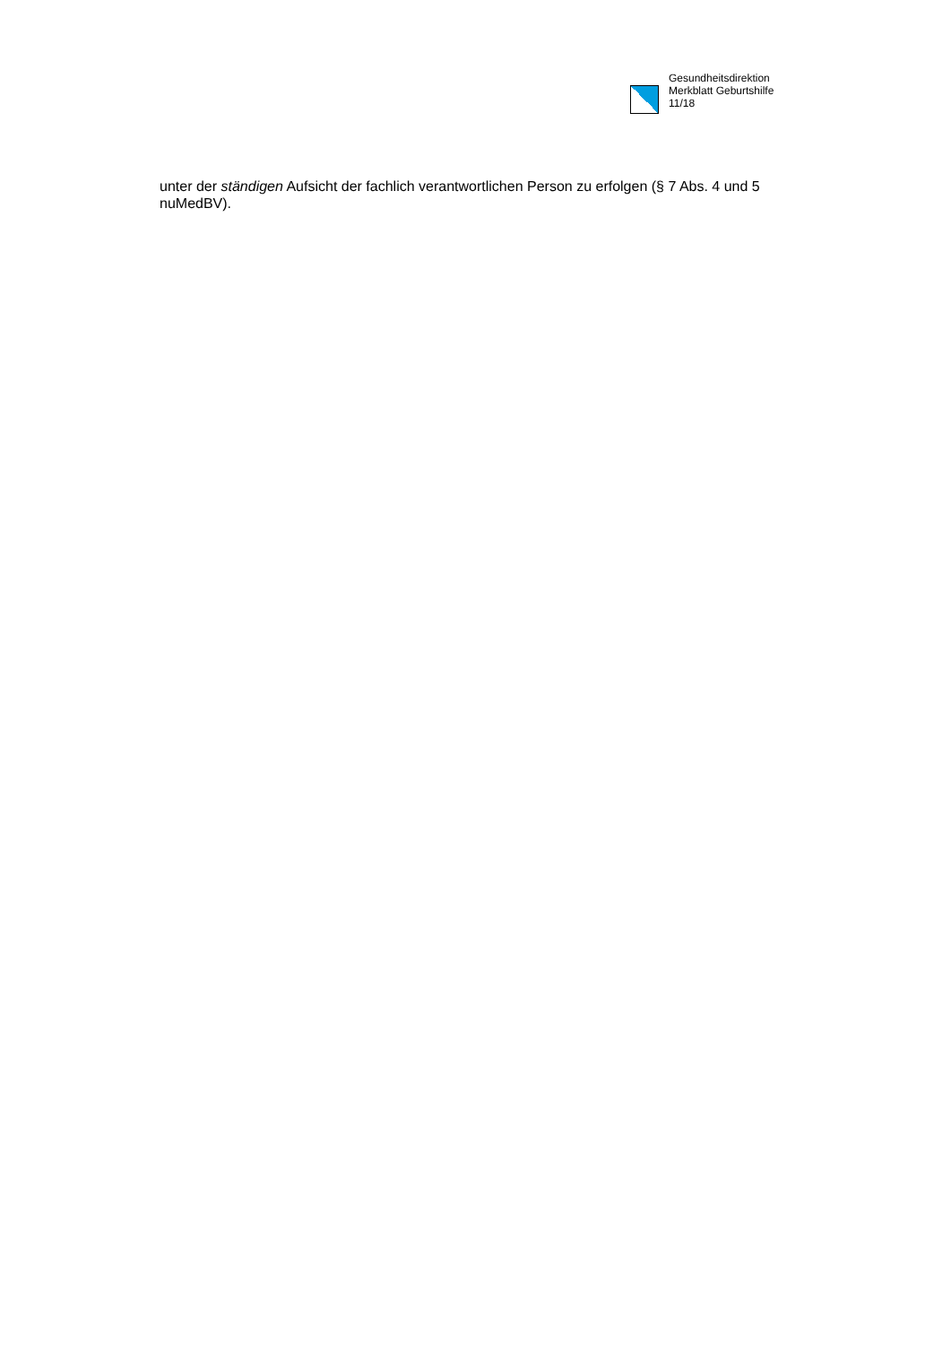Gesundheitsdirektion
Merkblatt Geburtshilfe
11/18
unter der ständigen Aufsicht der fachlich verantwortlichen Person zu erfolgen (§ 7 Abs. 4 und 5 nuMedBV).